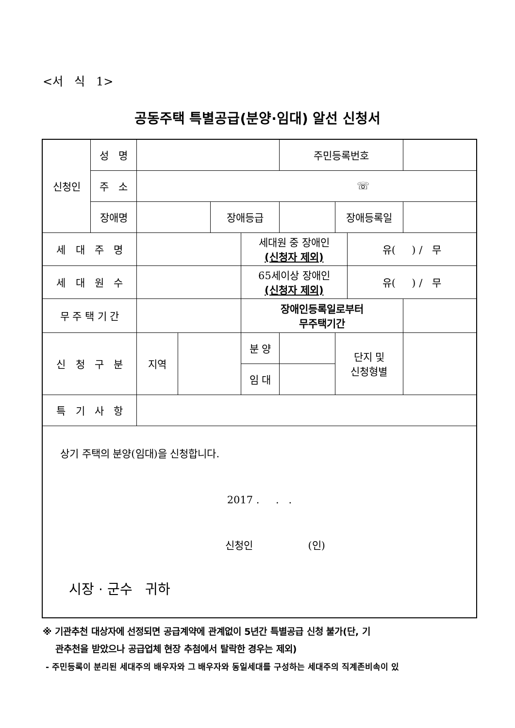<서 식 1>
공동주택 특별공급(분양·임대) 알선 신청서
| 신청인 | 성 명 | | | | | 주민등록번호 | | | |
| | 주 소 | ☏ | | | | | | | |
| | 장애명 | | | 장애등급 | | | 장애등록일 | | |
| 세 대 주 명 | | | | | 세대원 중 장애인 (신청자 제외) | | | 유( ) / 무 | |
| 세 대 원 수 | | | | | 65세이상 장애인 (신청자 제외) | | | 유( ) / 무 | |
| 무 주 택 기 간 | | | | | 장애인등록일로부터 무주택기간 | | | | |
| 신 청 구 분 | | 지역 | | | 분 양 | | 단지 및 신청형별 | | |
| | | | | | 임 대 | | | | |
| 특 기 사 항 | | | | | | | | | |
| 상기 주택의 분양(임대)을 신청합니다. 2017 . . . 신청인 (인) 시장 · 군수 귀하 | | | | | | | | | |
※ 기관추천 대상자에 선정되면 공급계약에 관계없이 5년간 특별공급 신청 불가(단, 기
관추천을 받았으나 공급업체 현장 추첨에서 탈락한 경우는 제외)
- 주민등록이 분리된 세대주의 배우자와 그 배우자와 동일세대를 구성하는 세대주의 직계존비속이 있